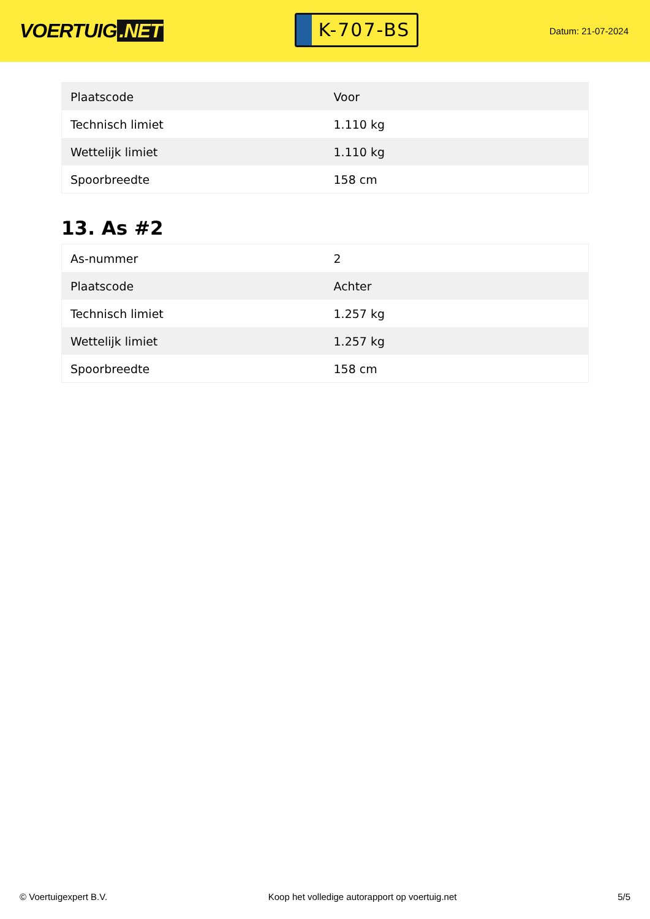VOERTUIG.NET
K-707-BS
Datum: 21-07-2024
| Plaatscode | Voor |
| Technisch limiet | 1.110 kg |
| Wettelijk limiet | 1.110 kg |
| Spoorbreedte | 158 cm |
13. As #2
| As-nummer | 2 |
| Plaatscode | Achter |
| Technisch limiet | 1.257 kg |
| Wettelijk limiet | 1.257 kg |
| Spoorbreedte | 158 cm |
© Voertuigexpert B.V. Koop het volledige autorapport op voertuig.net 5/5